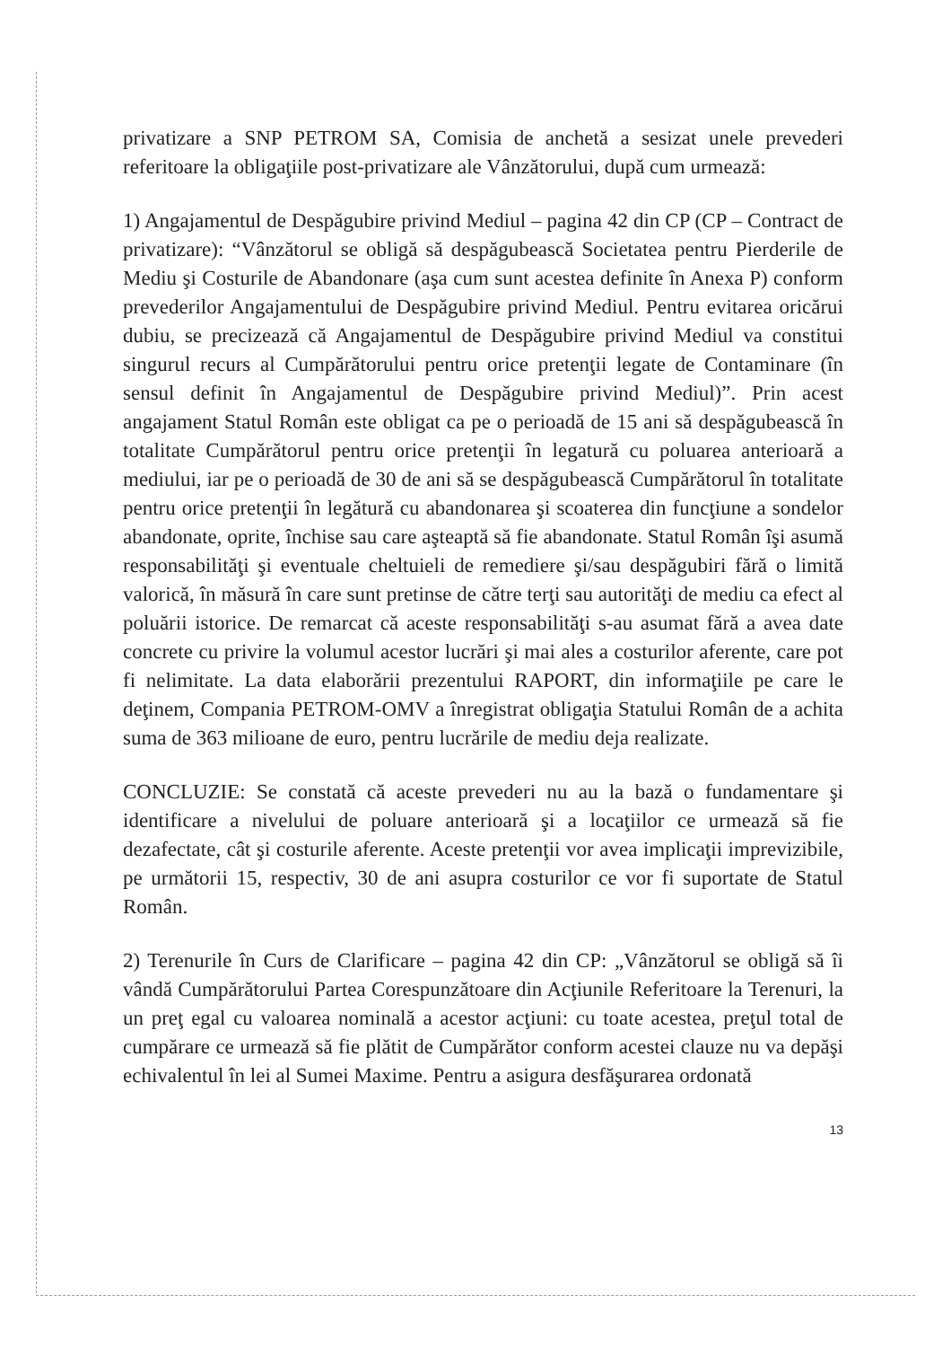privatizare a SNP PETROM SA, Comisia de anchetă a sesizat unele prevederi referitoare la obligaţiile post-privatizare ale Vânzătorului, după cum urmează:
1) Angajamentul de Despăgubire privind Mediul – pagina 42 din CP (CP – Contract de privatizare): “Vânzătorul se obligă să despăgubească Societatea pentru Pierderile de Mediu şi Costurile de Abandonare (aşa cum sunt acestea definite în Anexa P) conform prevederilor Angajamentului de Despăgubire privind Mediul. Pentru evitarea oricărui dubiu, se precizează că Angajamentul de Despăgubire privind Mediul va constitui singurul recurs al Cumpărătorului pentru orice pretenţii legate de Contaminare (în sensul definit în Angajamentul de Despăgubire privind Mediul)”. Prin acest angajament Statul Român este obligat ca pe o perioadă de 15 ani să despăgubească în totalitate Cumpărătorul pentru orice pretenţii în legatură cu poluarea anterioară a mediului, iar pe o perioadă de 30 de ani să se despăgubească Cumpărătorul în totalitate pentru orice pretenţii în legătură cu abandonarea şi scoaterea din funcţiune a sondelor abandonate, oprite, închise sau care aşteaptă să fie abandonate. Statul Român îşi asumă responsabilităţi şi eventuale cheltuieli de remediere şi/sau despăgubiri fără o limită valorică, în măsură în care sunt pretinse de către terţi sau autorităţi de mediu ca efect al poluării istorice. De remarcat că aceste responsabilităţi s-au asumat fără a avea date concrete cu privire la volumul acestor lucrări şi mai ales a costurilor aferente, care pot fi nelimitate. La data elaborării prezentului RAPORT, din informaţiile pe care le deţinem, Compania PETROM-OMV a înregistrat obligaţia Statului Român de a achita suma de 363 milioane de euro, pentru lucrările de mediu deja realizate.
CONCLUZIE: Se constată că aceste prevederi nu au la bază o fundamentare şi identificare a nivelului de poluare anterioară şi a locaţiilor ce urmează să fie dezafectate, cât şi costurile aferente. Aceste pretenţii vor avea implicaţii imprevizibile, pe următorii 15, respectiv, 30 de ani asupra costurilor ce vor fi suportate de Statul Român.
2) Terenurile în Curs de Clarificare – pagina 42 din CP: „Vânzătorul se obligă să îi vândă Cumpărătorului Partea Corespunzătoare din Acţiunile Referitoare la Terenuri, la un preţ egal cu valoarea nominală a acestor acţiuni: cu toate acestea, preţul total de cumpărare ce urmează să fie plătit de Cumpărător conform acestei clauze nu va depăşi echivalentul în lei al Sumei Maxime. Pentru a asigura desfăşurarea ordonată
13